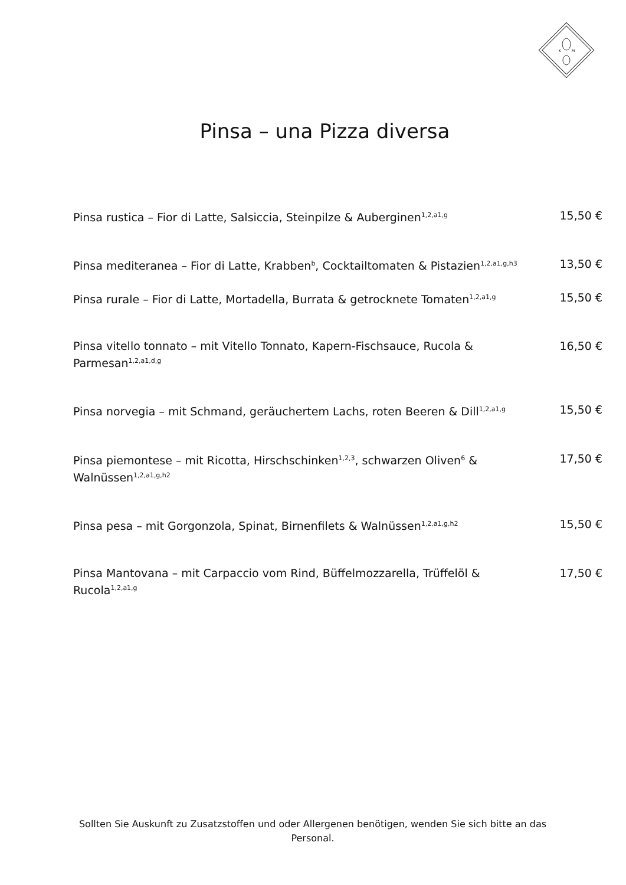K
M
Pinsa – una Pizza diversa
Pinsa rustica – Fior di Latte, Salsiccia, Steinpilze & Auberginen<sup>1,2,a1,g</sup>
15,50 €
Pinsa mediteranea – Fior di Latte, Krabben<sup>b</sup>, Cocktailtomaten & Pistazien<sup>1,2,a1,g,h3</sup>
13,50 €
Pinsa rurale – Fior di Latte, Mortadella, Burrata & getrocknete Tomaten<sup>1,2,a1,g</sup>
15,50 €
Pinsa vitello tonnato – mit Vitello Tonnato, Kapern-Fischsauce, Rucola & Parmesan<sup>1,2,a1,d,g</sup>
16,50 €
Pinsa norvegia – mit Schmand, geräuchertem Lachs, roten Beeren & Dill<sup>1,2,a1,g</sup>
15,50 €
Pinsa piemontese – mit Ricotta, Hirschschinken<sup>1,2,3</sup>, schwarzen Oliven<sup>6</sup> & Walnüssen<sup>1,2,a1,g,h2</sup>
17,50 €
Pinsa pesa – mit Gorgonzola, Spinat, Birnenfilets & Walnüssen<sup>1,2,a1,g,h2</sup>
15,50 €
Pinsa Mantovana – mit Carpaccio vom Rind, Büffelmozzarella, Trüffelöl & Rucola<sup>1,2,a1,g</sup>
17,50 €
Sollten Sie Auskunft zu Zusatzstoffen und oder Allergenen benötigen, wenden Sie sich bitte an das Personal.